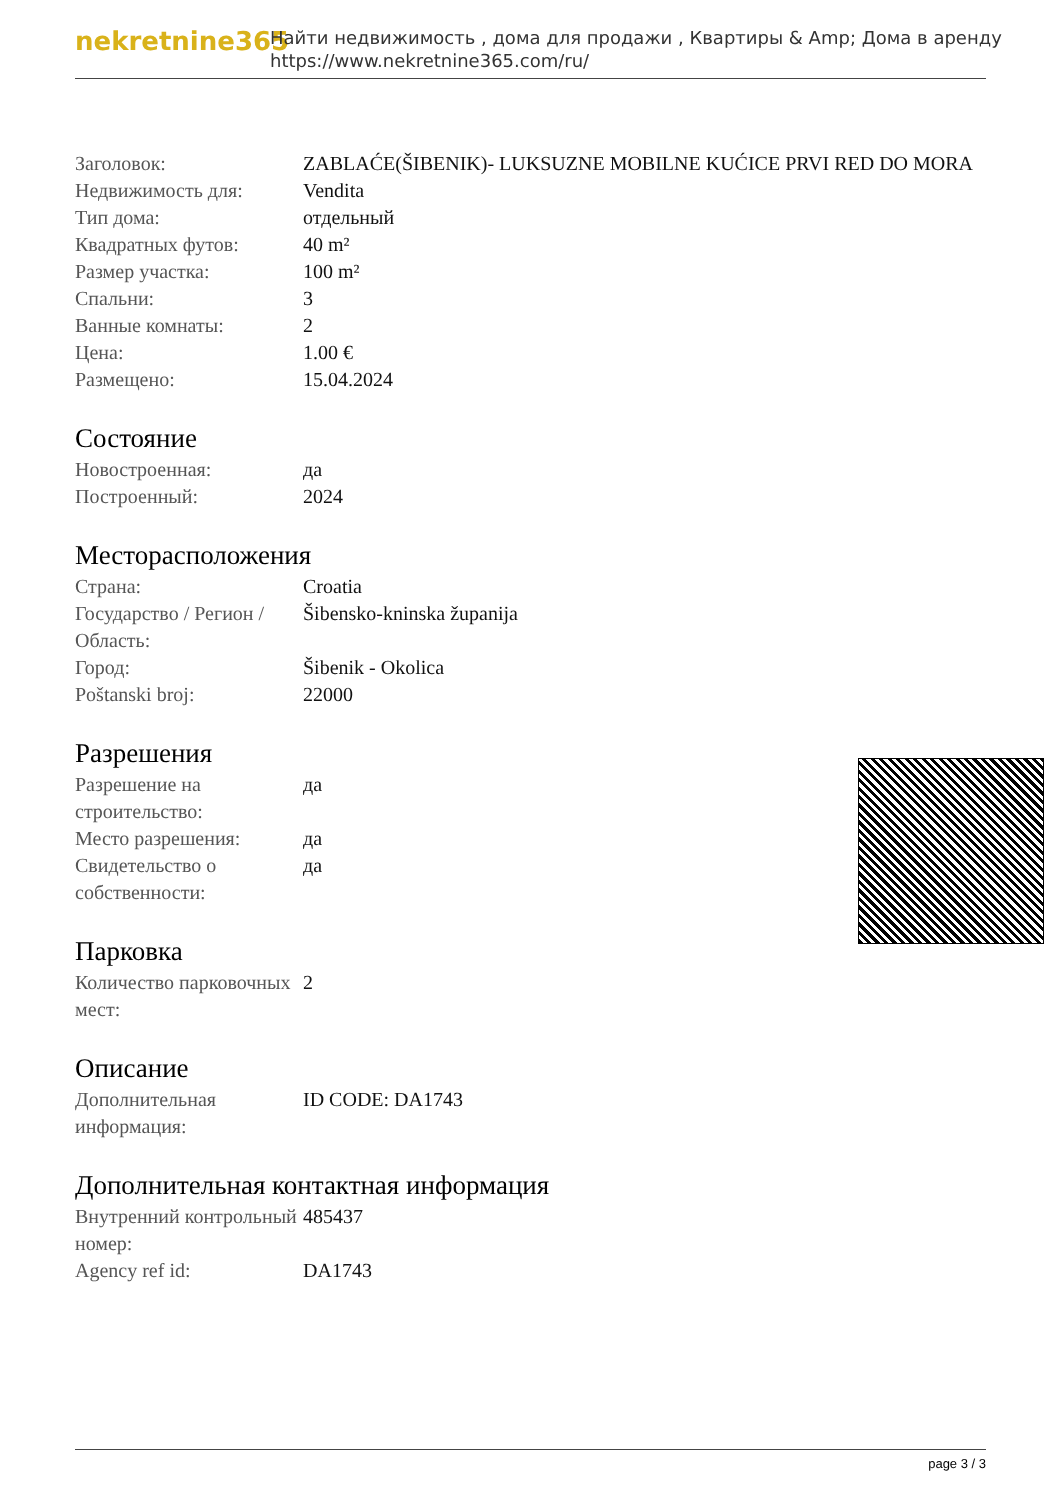nekretnine365
Найти недвижимость , дома для продажи , Квартиры & Amp; Дома в аренду
https://www.nekretnine365.com/ru/
| Заголовок: | ZABLAĆE(ŠIBENIK)- LUKSUZNE MOBILNE KUĆICE PRVI RED DO MORA |
| Недвижимость для: | Vendita |
| Тип дома: | отдельный |
| Квадратных футов: | 40 m² |
| Размер участка: | 100 m² |
| Спальни: | 3 |
| Ванные комнаты: | 2 |
| Цена: | 1.00 € |
| Размещено: | 15.04.2024 |
Состояние
| Новостроенная: | да |
| Построенный: | 2024 |
Месторасположения
| Страна: | Croatia |
| Государство / Регион / Область: | Šibensko-kninska županija |
| Город: | Šibenik - Okolica |
| Poštanski broj: | 22000 |
Разрешения
| Разрешение на строительство: | да |
| Место разрешения: | да |
| Свидетельство о собственности: | да |
Парковка
| Количество парковочных мест: | 2 |
Описание
| Дополнительная информация: | ID CODE: DA1743 |
Дополнительная контактная информация
| Внутренний контрольный номер: | 485437 |
| Agency ref id: | DA1743 |
page 3 / 3